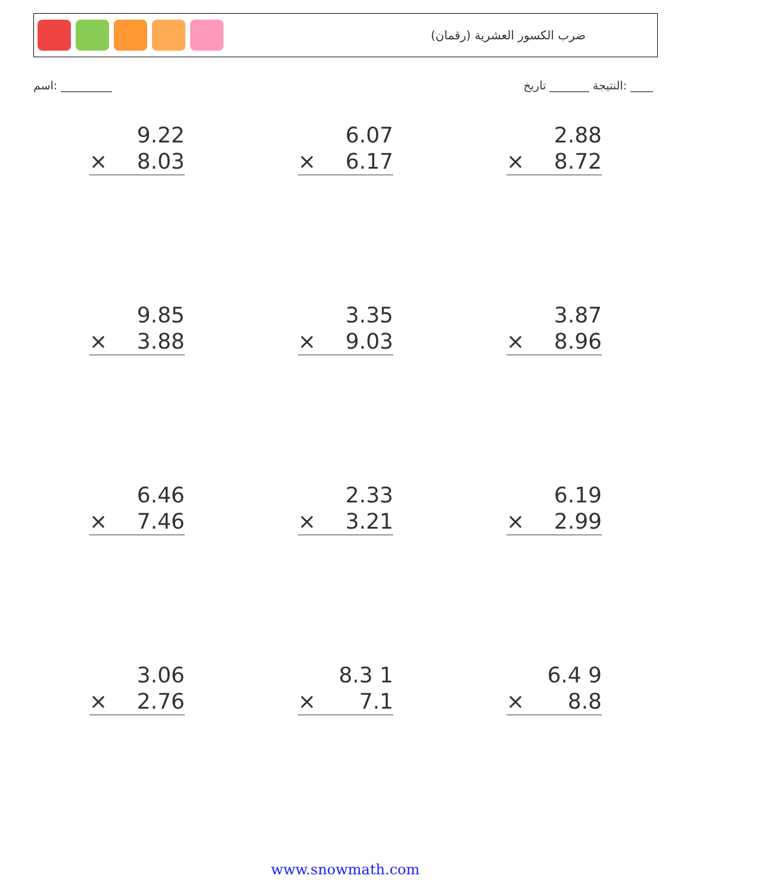ضرب الكسور العشرية (رقمان)
اسم: _________ النتيجة _______ تاريخ: ____
9.22
× 8.03
6.07
× 6.17
2.88
× 8.72
9.85
× 3.88
3.35
× 9.03
3.87
× 8.96
6.46
× 7.46
2.33
× 3.21
6.19
× 2.99
3.06
× 2.76
8.3 1
× 7.1
6.4 9
× 8.8
www.snowmath.com